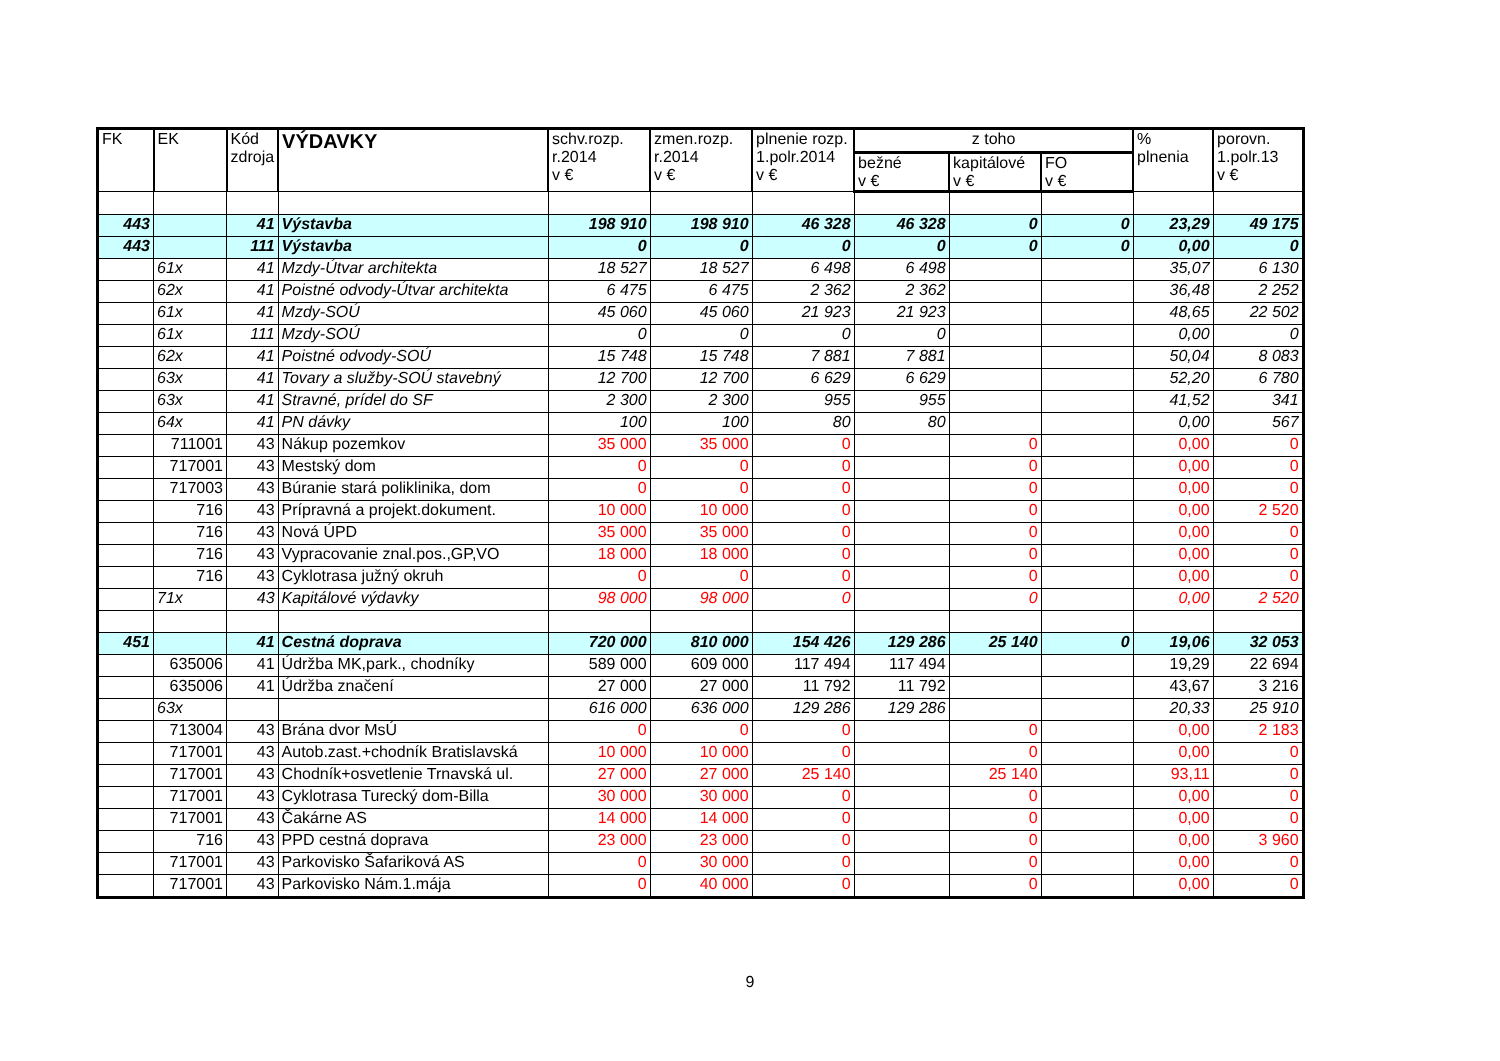| FK | EK | Kód zdroja | VÝDAVKY | schv.rozp. r.2014 v € | zmen.rozp. r.2014 v € | plnenie rozp. 1.polr.2014 v € | z toho | | | % plnenia | porovn. 1.polr.13 v € |
| --- | --- | --- | --- | --- | --- | --- | --- | --- | --- | --- | --- |
| | | | | | | | bežné v € | kapitálové v € | FO v € | | |
| 443 | | 41 | Výstavba | 198 910 | 198 910 | 46 328 | 46 328 | 0 | 0 | 23,29 | 49 175 |
| 443 | | 111 | Výstavba | 0 | 0 | 0 | 0 | 0 | 0 | 0,00 | 0 |
| | 61x | 41 | Mzdy-Útvar architekta | 18 527 | 18 527 | 6 498 | 6 498 | | | 35,07 | 6 130 |
| | 62x | 41 | Poistné odvody-Útvar architekta | 6 475 | 6 475 | 2 362 | 2 362 | | | 36,48 | 2 252 |
| | 61x | 41 | Mzdy-SOÚ | 45 060 | 45 060 | 21 923 | 21 923 | | | 48,65 | 22 502 |
| | 61x | 111 | Mzdy-SOÚ | 0 | 0 | 0 | 0 | | | 0,00 | 0 |
| | 62x | 41 | Poistné odvody-SOÚ | 15 748 | 15 748 | 7 881 | 7 881 | | | 50,04 | 8 083 |
| | 63x | 41 | Tovary a služby-SOÚ stavebný | 12 700 | 12 700 | 6 629 | 6 629 | | | 52,20 | 6 780 |
| | 63x | 41 | Stravné, prídel do SF | 2 300 | 2 300 | 955 | 955 | | | 41,52 | 341 |
| | 64x | 41 | PN dávky | 100 | 100 | 80 | 80 | | | 0,00 | 567 |
| | 711001 | 43 | Nákup pozemkov | 35 000 | 35 000 | 0 | | 0 | | 0,00 | 0 |
| | 717001 | 43 | Mestský dom | 0 | 0 | 0 | | 0 | | 0,00 | 0 |
| | 717003 | 43 | Búranie stará poliklinika, dom | 0 | 0 | 0 | | 0 | | 0,00 | 0 |
| | 716 | 43 | Prípravná a projekt.dokument. | 10 000 | 10 000 | 0 | | 0 | | 0,00 | 2 520 |
| | 716 | 43 | Nová ÚPD | 35 000 | 35 000 | 0 | | 0 | | 0,00 | 0 |
| | 716 | 43 | Vypracovanie znal.pos.,GP,VO | 18 000 | 18 000 | 0 | | 0 | | 0,00 | 0 |
| | 716 | 43 | Cyklotrasa južný okruh | 0 | 0 | 0 | | 0 | | 0,00 | 0 |
| | 71x | 43 | Kapitálové výdavky | 98 000 | 98 000 | 0 | | 0 | | 0,00 | 2 520 |
| 451 | | 41 | Cestná doprava | 720 000 | 810 000 | 154 426 | 129 286 | 25 140 | 0 | 19,06 | 32 053 |
| | 635006 | 41 | Údržba MK,park., chodníky | 589 000 | 609 000 | 117 494 | 117 494 | | | 19,29 | 22 694 |
| | 635006 | 41 | Údržba značení | 27 000 | 27 000 | 11 792 | 11 792 | | | 43,67 | 3 216 |
| | 63x | | | 616 000 | 636 000 | 129 286 | 129 286 | | | 20,33 | 25 910 |
| | 713004 | 43 | Brána dvor MsÚ | 0 | 0 | 0 | | 0 | | 0,00 | 2 183 |
| | 717001 | 43 | Autob.zast.+chodník Bratislavská | 10 000 | 10 000 | 0 | | 0 | | 0,00 | 0 |
| | 717001 | 43 | Chodník+osvetlenie Trnavská ul. | 27 000 | 27 000 | 25 140 | | 25 140 | | 93,11 | 0 |
| | 717001 | 43 | Cyklotrasa Turecký dom-Billa | 30 000 | 30 000 | 0 | | 0 | | 0,00 | 0 |
| | 717001 | 43 | Čakárne AS | 14 000 | 14 000 | 0 | | 0 | | 0,00 | 0 |
| | 716 | 43 | PPD cestná doprava | 23 000 | 23 000 | 0 | | 0 | | 0,00 | 3 960 |
| | 717001 | 43 | Parkovisko Šafariková AS | 0 | 30 000 | 0 | | 0 | | 0,00 | 0 |
| | 717001 | 43 | Parkovisko Nám.1.mája | 0 | 40 000 | 0 | | 0 | | 0,00 | 0 |
9